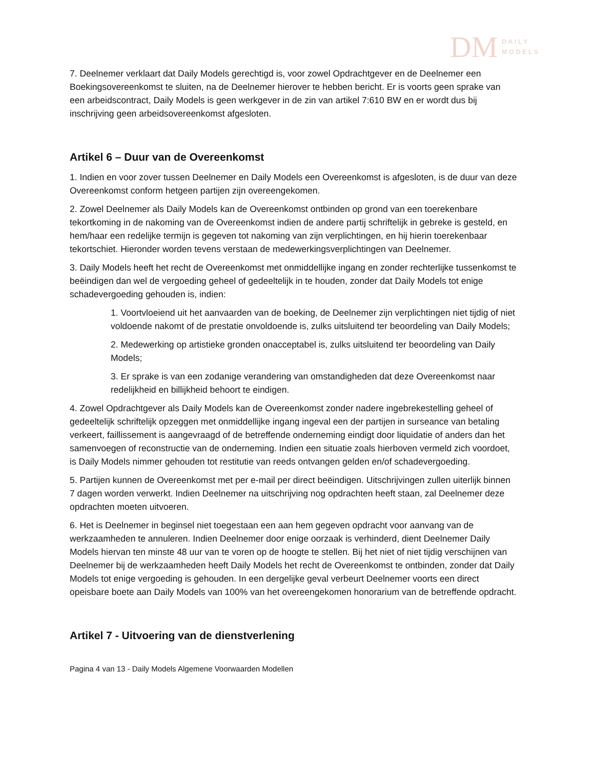DM DAILY
MODELS
7. Deelnemer verklaart dat Daily Models gerechtigd is, voor zowel Opdrachtgever en de Deelnemer een Boekingsovereenkomst te sluiten, na de Deelnemer hierover te hebben bericht. Er is voorts geen sprake van een arbeidscontract, Daily Models is geen werkgever in de zin van artikel 7:610 BW en er wordt dus bij inschrijving geen arbeidsovereenkomst afgesloten.
Artikel 6 – Duur van de Overeenkomst
1. Indien en voor zover tussen Deelnemer en Daily Models een Overeenkomst is afgesloten, is de duur van deze Overeenkomst conform hetgeen partijen zijn overeengekomen.
2. Zowel Deelnemer als Daily Models kan de Overeenkomst ontbinden op grond van een toerekenbare tekortkoming in de nakoming van de Overeenkomst indien de andere partij schriftelijk in gebreke is gesteld, en hem/haar een redelijke termijn is gegeven tot nakoming van zijn verplichtingen, en hij hierin toerekenbaar tekortschiet. Hieronder worden tevens verstaan de medewerkingsverplichtingen van Deelnemer.
3. Daily Models heeft het recht de Overeenkomst met onmiddellijke ingang en zonder rechterlijke tussenkomst te beëindigen dan wel de vergoeding geheel of gedeeltelijk in te houden, zonder dat Daily Models tot enige schadevergoeding gehouden is, indien:
1. Voortvloeiend uit het aanvaarden van de boeking, de Deelnemer zijn verplichtingen niet tijdig of niet voldoende nakomt of de prestatie onvoldoende is, zulks uitsluitend ter beoordeling van Daily Models;
2. Medewerking op artistieke gronden onacceptabel is, zulks uitsluitend ter beoordeling van Daily Models;
3. Er sprake is van een zodanige verandering van omstandigheden dat deze Overeenkomst naar redelijkheid en billijkheid behoort te eindigen.
4. Zowel Opdrachtgever als Daily Models kan de Overeenkomst zonder nadere ingebrekestelling geheel of gedeeltelijk schriftelijk opzeggen met onmiddellijke ingang ingeval een der partijen in surseance van betaling verkeert, faillissement is aangevraagd of de betreffende onderneming eindigt door liquidatie of anders dan het samenvoegen of reconstructie van de onderneming. Indien een situatie zoals hierboven vermeld zich voordoet, is Daily Models nimmer gehouden tot restitutie van reeds ontvangen gelden en/of schadevergoeding.
5. Partijen kunnen de Overeenkomst met per e-mail per direct beëindigen. Uitschrijvingen zullen uiterlijk binnen 7 dagen worden verwerkt. Indien Deelnemer na uitschrijving nog opdrachten heeft staan, zal Deelnemer deze opdrachten moeten uitvoeren.
6. Het is Deelnemer in beginsel niet toegestaan een aan hem gegeven opdracht voor aanvang van de werkzaamheden te annuleren. Indien Deelnemer door enige oorzaak is verhinderd, dient Deelnemer Daily Models hiervan ten minste 48 uur van te voren op de hoogte te stellen. Bij het niet of niet tijdig verschijnen van Deelnemer bij de werkzaamheden heeft Daily Models het recht de Overeenkomst te ontbinden, zonder dat Daily Models tot enige vergoeding is gehouden. In een dergelijke geval verbeurt Deelnemer voorts een direct opeisbare boete aan Daily Models van 100% van het overeengekomen honorarium van de betreffende opdracht.
Artikel 7 - Uitvoering van de dienstverlening
Pagina 4 van 13 - Daily Models Algemene Voorwaarden Modellen